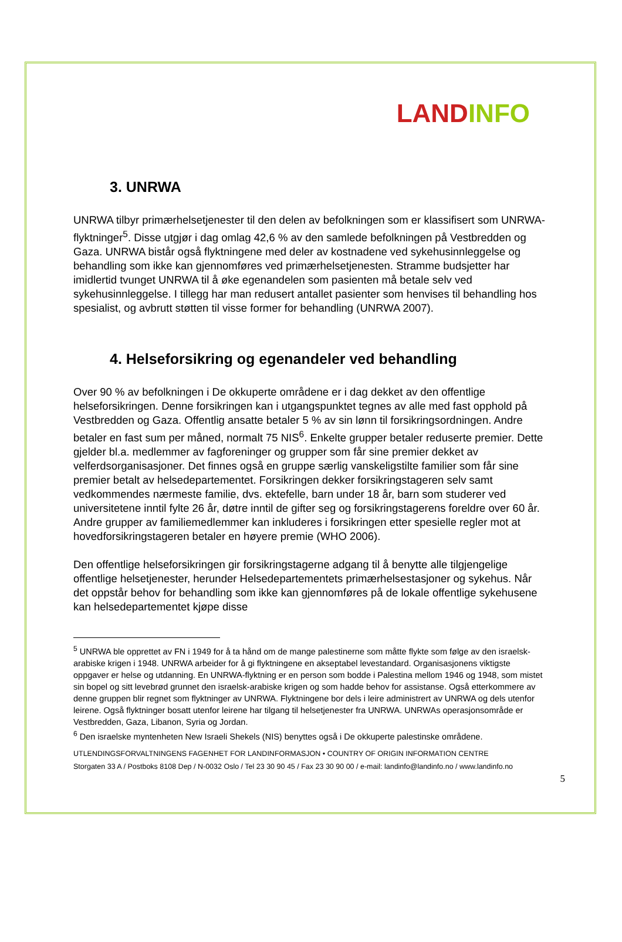LAND INFO
3. UNRWA
UNRWA tilbyr primærhelsetjenester til den delen av befolkningen som er klassifisert som UNRWA-flyktninger<sup>5</sup>. Disse utgjør i dag omlag 42,6 % av den samlede befolkningen på Vestbredden og Gaza. UNRWA bistår også flyktningene med deler av kostnadene ved sykehusinnleggelse og behandling som ikke kan gjennomføres ved primærhelsetjenesten. Stramme budsjetter har imidlertid tvunget UNRWA til å øke egenandelen som pasienten må betale selv ved sykehusinnleggelse. I tillegg har man redusert antallet pasienter som henvises til behandling hos spesialist, og avbrutt støtten til visse former for behandling (UNRWA 2007).
4. Helseforsikring og egenandeler ved behandling
Over 90 % av befolkningen i De okkuperte områdene er i dag dekket av den offentlige helseforsikringen. Denne forsikringen kan i utgangspunktet tegnes av alle med fast opphold på Vestbredden og Gaza. Offentlig ansatte betaler 5 % av sin lønn til forsikringsordningen. Andre betaler en fast sum per måned, normalt 75 NIS<sup>6</sup>. Enkelte grupper betaler reduserte premier. Dette gjelder bl.a. medlemmer av fagforeninger og grupper som får sine premier dekket av velferdsorganisasjoner. Det finnes også en gruppe særlig vanskeligstilte familier som får sine premier betalt av helsedepartementet. Forsikringen dekker forsikringstageren selv samt vedkommendes nærmeste familie, dvs. ektefelle, barn under 18 år, barn som studerer ved universitetene inntil fylte 26 år, døtre inntil de gifter seg og forsikringstagerens foreldre over 60 år. Andre grupper av familiemedlemmer kan inkluderes i forsikringen etter spesielle regler mot at hovedforsikringstageren betaler en høyere premie (WHO 2006).
Den offentlige helseforsikringen gir forsikringstagerne adgang til å benytte alle tilgjengelige offentlige helsetjenester, herunder Helsedepartementets primærhelsestasjoner og sykehus. Når det oppstår behov for behandling som ikke kan gjennomføres på de lokale offentlige sykehusene kan helsedepartementet kjøpe disse
<sup>5</sup> UNRWA ble opprettet av FN i 1949 for å ta hånd om de mange palestinerne som måtte flykte som følge av den israelsk-arabiske krigen i 1948. UNRWA arbeider for å gi flyktningene en akseptabel levestandard. Organisasjonens viktigste oppgaver er helse og utdanning. En UNRWA-flyktning er en person som bodde i Palestina mellom 1946 og 1948, som mistet sin bopel og sitt levebrød grunnet den israelsk-arabiske krigen og som hadde behov for assistanse. Også etterkommere av denne gruppen blir regnet som flyktninger av UNRWA. Flyktningene bor dels i leire administrert av UNRWA og dels utenfor leirene. Også flyktninger bosatt utenfor leirene har tilgang til helsetjenester fra UNRWA. UNRWAs operasjonsområde er Vestbredden, Gaza, Libanon, Syria og Jordan.
<sup>6</sup> Den israelske myntenheten New Israeli Shekels (NIS) benyttes også i De okkuperte palestinske områdene.
UTLENDINGSFORVALTNINGENS FAGENHET FOR LANDINFORMASJON • COUNTRY OF ORIGIN INFORMATION CENTRE
Storgaten 33 A / Postboks 8108 Dep / N-0032 Oslo / Tel 23 30 90 45 / Fax 23 30 90 00 / e-mail: landinfo@landinfo.no / www.landinfo.no
5